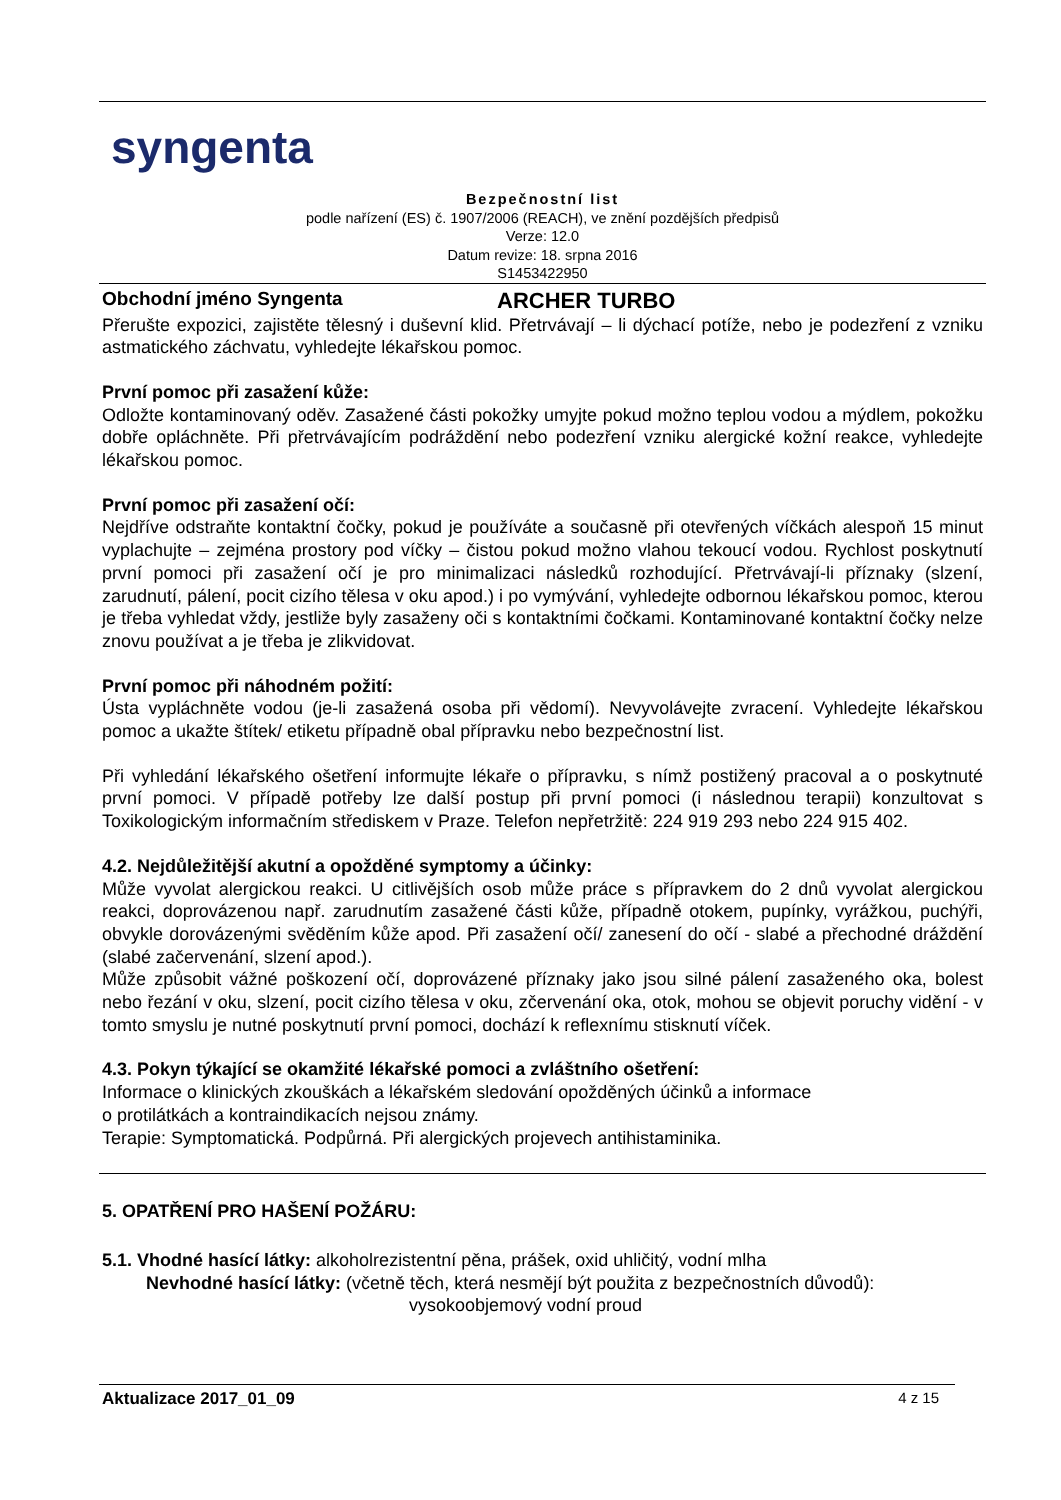syngenta
Bezpečnostní list
podle nařízení (ES) č. 1907/2006 (REACH), ve znění pozdějších předpisů
Verze: 12.0
Datum revize: 18. srpna 2016
S1453422950
Obchodní jméno Syngenta ARCHER TURBO
Přerušte expozici, zajistěte tělesný i duševní klid. Přetrvávají – li dýchací potíže, nebo je podezření z vzniku astmatického záchvatu, vyhledejte lékařskou pomoc.
První pomoc při zasažení kůže:
Odložte kontaminovaný oděv. Zasažené části pokožky umyjte pokud možno teplou vodou a mýdlem, pokožku dobře opláchněte. Při přetrvávajícím podráždění nebo podezření vzniku alergické kožní reakce, vyhledejte lékařskou pomoc.
První pomoc při zasažení očí:
Nejdříve odstraňte kontaktní čočky, pokud je používáte a současně při otevřených víčkách alespoň 15 minut vyplachujte – zejména prostory pod víčky – čistou pokud možno vlahou tekoucí vodou. Rychlost poskytnutí první pomoci při zasažení očí je pro minimalizaci následků rozhodující. Přetrvávají-li příznaky (slzení, zarudnutí, pálení, pocit cizího tělesa v oku apod.) i po vymývání, vyhledejte odbornou lékařskou pomoc, kterou je třeba vyhledat vždy, jestliže byly zasaženy oči s kontaktními čočkami. Kontaminované kontaktní čočky nelze znovu používat a je třeba je zlikvidovat.
První pomoc při náhodném požití:
Ústa vypláchněte vodou (je-li zasažená osoba při vědomí). Nevyvolávejte zvracení. Vyhledejte lékařskou pomoc a ukažte štítek/ etiketu případně obal přípravku nebo bezpečnostní list.
Při vyhledání lékařského ošetření informujte lékaře o přípravku, s nímž postižený pracoval a o poskytnuté první pomoci. V případě potřeby lze další postup při první pomoci (i následnou terapii) konzultovat s Toxikologickým informačním střediskem v Praze. Telefon nepřetržitě: 224 919 293 nebo 224 915 402.
4.2. Nejdůležitější akutní a opožděné symptomy a účinky:
Může vyvolat alergickou reakci. U citlivějších osob může práce s přípravkem do 2 dnů vyvolat alergickou reakci, doprovázenou např. zarudnutím zasažené části kůže, případně otokem, pupínky, vyrážkou, puchýři, obvykle dorovázenými svěděním kůže apod. Při zasažení očí/ zanesení do očí - slabé a přechodné dráždění (slabé začervenání, slzení apod.).
Může způsobit vážné poškození očí, doprovázené příznaky jako jsou silné pálení zasaženého oka, bolest nebo řezání v oku, slzení, pocit cizího tělesa v oku, zčervenání oka, otok, mohou se objevit poruchy vidění - v tomto smyslu je nutné poskytnutí první pomoci, dochází k reflexnímu stisknutí víček.
4.3. Pokyn týkající se okamžité lékařské pomoci a zvláštního ošetření:
Informace o klinických zkouškách a lékařském sledování opožděných účinků a informace
o protilátkách a kontraindikacích nejsou známy.
Terapie: Symptomatická. Podpůrná. Při alergických projevech antihistaminika.
5. OPATŘENÍ PRO HAŠENÍ POŽÁRU:
5.1. Vhodné hasící látky: alkoholrezistentní pěna, prášek, oxid uhličitý, vodní mlha
Nevhodné hasící látky: (včetně těch, která nesmějí být použita z bezpečnostních důvodů):
vysokoobjemový vodní proud
Aktualizace 2017_01_09 4 z 15